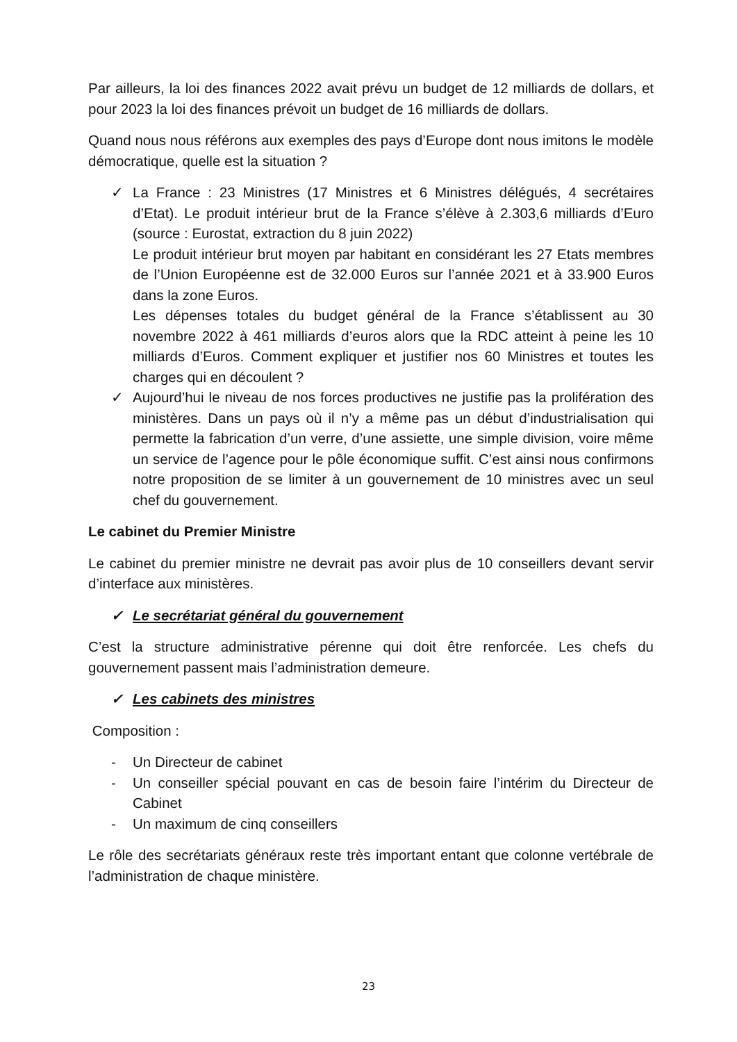Par ailleurs, la loi des finances 2022 avait prévu un budget de 12 milliards de dollars, et pour 2023 la loi des finances prévoit un budget de 16 milliards de dollars.
Quand nous nous référons aux exemples des pays d’Europe dont nous imitons le modèle démocratique, quelle est la situation ?
✓ La France : 23 Ministres (17 Ministres et 6 Ministres délégués, 4 secrétaires d’Etat). Le produit intérieur brut de la France s’élève à 2.303,6 milliards d’Euro (source : Eurostat, extraction du 8 juin 2022)
Le produit intérieur brut moyen par habitant en considérant les 27 Etats membres de l’Union Européenne est de 32.000 Euros sur l’année 2021 et à 33.900 Euros dans la zone Euros.
Les dépenses totales du budget général de la France s’établissent au 30 novembre 2022 à 461 milliards d’euros alors que la RDC atteint à peine les 10 milliards d’Euros. Comment expliquer et justifier nos 60 Ministres et toutes les charges qui en découlent ?
✓ Aujourd’hui le niveau de nos forces productives ne justifie pas la prolifération des ministères. Dans un pays où il n’y a même pas un début d’industrialisation qui permette la fabrication d’un verre, d’une assiette, une simple division, voire même un service de l’agence pour le pôle économique suffit. C’est ainsi nous confirmons notre proposition de se limiter à un gouvernement de 10 ministres avec un seul chef du gouvernement.
Le cabinet du Premier Ministre
Le cabinet du premier ministre ne devrait pas avoir plus de 10 conseillers devant servir d’interface aux ministères.
✓ Le secrétariat général du gouvernement
C’est la structure administrative pérenne qui doit être renforcée. Les chefs du gouvernement passent mais l’administration demeure.
✓ Les cabinets des ministres
Composition :
- Un Directeur de cabinet
- Un conseiller spécial pouvant en cas de besoin faire l’intérim du Directeur de Cabinet
- Un maximum de cinq conseillers
Le rôle des secrétariats généraux reste très important entant que colonne vertébrale de l’administration de chaque ministère.
23